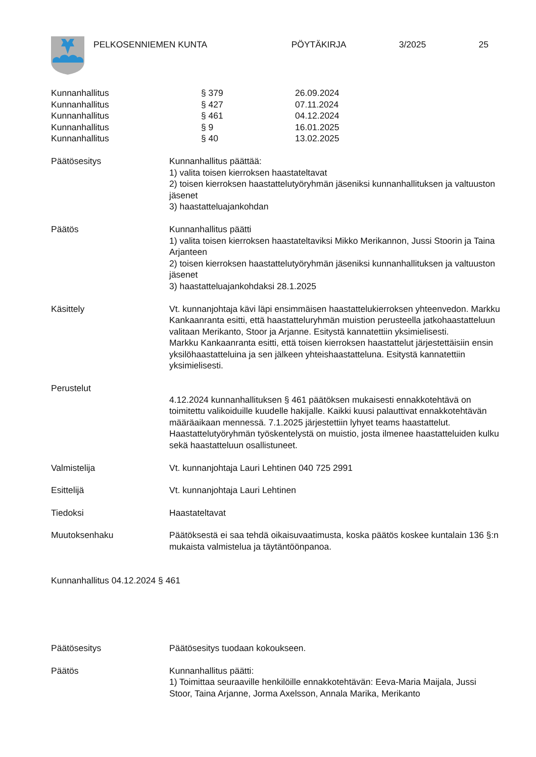PELKOSENNIEMEN KUNTA PÖYTÄKIRJA 3/2025 25
Kunnanhallitus § 379 26.09.2024
Kunnanhallitus § 427 07.11.2024
Kunnanhallitus § 461 04.12.2024
Kunnanhallitus § 9 16.01.2025
Kunnanhallitus § 40 13.02.2025
Päätösesitys Kunnanhallitus päättää:
1) valita toisen kierroksen haastateltavat
2) toisen kierroksen haastattelutyöryhmän jäseniksi kunnanhallituksen ja valtuuston jäsenet
3) haastatteluajankohdan
Päätös Kunnanhallitus päätti
1) valita toisen kierroksen haastateltaviksi Mikko Merikannon, Jussi Stoorin ja Taina Arjanteen
2) toisen kierroksen haastattelutyöryhmän jäseniksi kunnanhallituksen ja valtuuston jäsenet
3) haastatteluajankohdaksi 28.1.2025
Käsittely Vt. kunnanjohtaja kävi läpi ensimmäisen haastattelukierroksen yhteenvedon. Markku Kankaanranta esitti, että haastatteluryhmän muistion perusteella jatkohaastatteluun valitaan Merikanto, Stoor ja Arjanne. Esitystä kannatettiin yksimielisesti.
Markku Kankaanranta esitti, että toisen kierroksen haastattelut järjestettäisiin ensin yksilöhaastatteluina ja sen jälkeen yhteishaastatteluna. Esitystä kannatettiin yksimielisesti.
Perustelut
4.12.2024 kunnanhallituksen § 461 päätöksen mukaisesti ennakkotehtävä on toimitettu valikoiduille kuudelle hakijalle. Kaikki kuusi palauttivat ennakkotehtävän määräaikaan mennessä. 7.1.2025 järjestettiin lyhyet teams haastattelut. Haastattelutyöryhmän työskentelystä on muistio, josta ilmenee haastatteluiden kulku sekä haastatteluun osallistuneet.
Valmistelija Vt. kunnanjohtaja Lauri Lehtinen 040 725 2991
Esittelijä Vt. kunnanjohtaja Lauri Lehtinen
Tiedoksi Haastateltavat
Muutoksenhaku Päätöksestä ei saa tehdä oikaisuvaatimusta, koska päätös koskee kuntalain 136 §:n mukaista valmistelua ja täytäntöönpanoa.
Kunnanhallitus 04.12.2024 § 461
Päätösesitys Päätösesitys tuodaan kokoukseen.
Päätös Kunnanhallitus päätti:
1) Toimittaa seuraaville henkilöille ennakkotehtävän: Eeva-Maria Maijala, Jussi Stoor, Taina Arjanne, Jorma Axelsson, Annala Marika, Merikanto